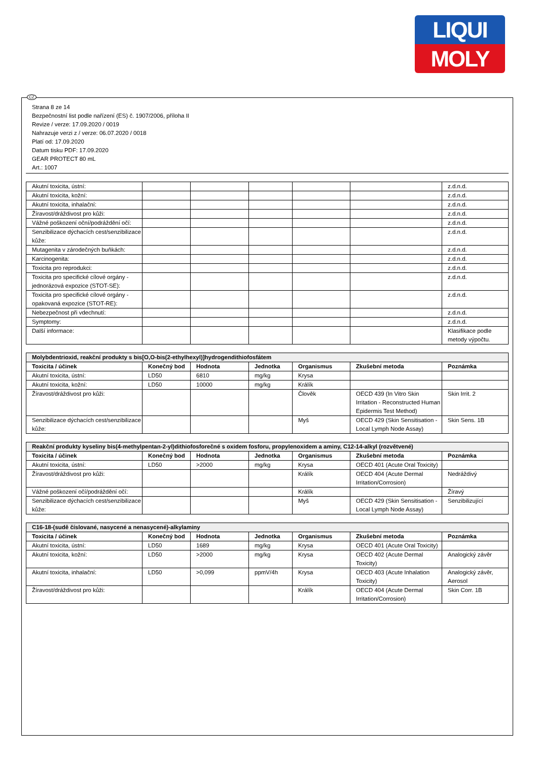LIQUI
MOLY
CZ
Strana 8 ze 14
Bezpečnostní list podle nařízení (ES) č. 1907/2006, příloha II
Revize / verze: 17.09.2020 / 0019
Nahrazuje verzi z / verze: 06.07.2020 / 0018
Platí od: 17.09.2020
Datum tisku PDF: 17.09.2020
GEAR PROTECT 80 mL
Art.: 1007
| Akutní toxicita, ústní: | | | | | | z.d.n.d. |
| Akutní toxicita, kožní: | | | | | | z.d.n.d. |
| Akutní toxicita, inhalační: | | | | | | z.d.n.d. |
| Žíravost/dráždivost pro kůži: | | | | | | z.d.n.d. |
| Vážné poškození oční/podráždění očí: | | | | | | z.d.n.d. |
| Senzibilizace dýchacích cest/senzibilizace kůže: | | | | | | z.d.n.d. |
| Mutagenita v zárodečných buňkách: | | | | | | z.d.n.d. |
| Karcinogenita: | | | | | | z.d.n.d. |
| Toxicita pro reprodukci: | | | | | | z.d.n.d. |
| Toxicita pro specifické cílové orgány - jednorázová expozice (STOT-SE): | | | | | | z.d.n.d. |
| Toxicita pro specifické cílové orgány - opakovaná expozice (STOT-RE): | | | | | | z.d.n.d. |
| Nebezpečnost při vdechnutí: | | | | | | z.d.n.d. |
| Symptomy: | | | | | | z.d.n.d. |
| Další informace: | | | | | | Klasifikace podle metody výpočtu. |
| Molybdentrioxid, reakční produkty s bis[O,O-bis(2-ethylhexyl)]hydrogendithiofosfátem | | | | | | |
| --- | --- | --- | --- | --- | --- | --- |
| Toxicita / účinek | Konečný bod | Hodnota | Jednotka | Organismus | Zkušební metoda | Poznámka |
| Akutní toxicita, ústní: | LD50 | 6810 | mg/kg | Krysa | | |
| Akutní toxicita, kožní: | LD50 | 10000 | mg/kg | Králík | | |
| Žíravost/dráždivost pro kůži: | | | | Člověk | OECD 439 (In Vitro Skin Irritation - Reconstructed Human Epidermis Test Method) | Skin Irrit. 2 |
| Senzibilizace dýchacích cest/senzibilizace kůže: | | | | Myš | OECD 429 (Skin Sensitisation - Local Lymph Node Assay) | Skin Sens. 1B |
| Reakční produkty kyseliny bis(4-methylpentan-2-yl)dithiofosforečné s oxidem fosforu, propylenoxidem a aminy, C12-14-alkyl (rozvětvené) | | | | | | |
| --- | --- | --- | --- | --- | --- | --- |
| Toxicita / účinek | Konečný bod | Hodnota | Jednotka | Organismus | Zkušební metoda | Poznámka |
| Akutní toxicita, ústní: | LD50 | >2000 | mg/kg | Krysa | OECD 401 (Acute Oral Toxicity) | |
| Žíravost/dráždivost pro kůži: | | | | Králík | OECD 404 (Acute Dermal Irritation/Corrosion) | Nedráždivý |
| Vážné poškození očí/podráždění očí: | | | | Králík | | Žíravý |
| Senzibilizace dýchacích cest/senzibilizace kůže: | | | | Myš | OECD 429 (Skin Sensitisation - Local Lymph Node Assay) | Senzibilizující |
| C16-18-(sudě číslované, nasycené a nenasycené)-alkylaminy | | | | | | |
| --- | --- | --- | --- | --- | --- | --- |
| Toxicita / účinek | Konečný bod | Hodnota | Jednotka | Organismus | Zkušební metoda | Poznámka |
| Akutní toxicita, ústní: | LD50 | 1689 | mg/kg | Krysa | OECD 401 (Acute Oral Toxicity) | |
| Akutní toxicita, kožní: | LD50 | >2000 | mg/kg | Krysa | OECD 402 (Acute Dermal Toxicity) | Analogický závěr |
| Akutní toxicita, inhalační: | LD50 | >0,099 | ppmV/4h | Krysa | OECD 403 (Acute Inhalation Toxicity) | Analogický závěr, Aerosol |
| Žíravost/dráždivost pro kůži: | | | | Králík | OECD 404 (Acute Dermal Irritation/Corrosion) | Skin Corr. 1B |